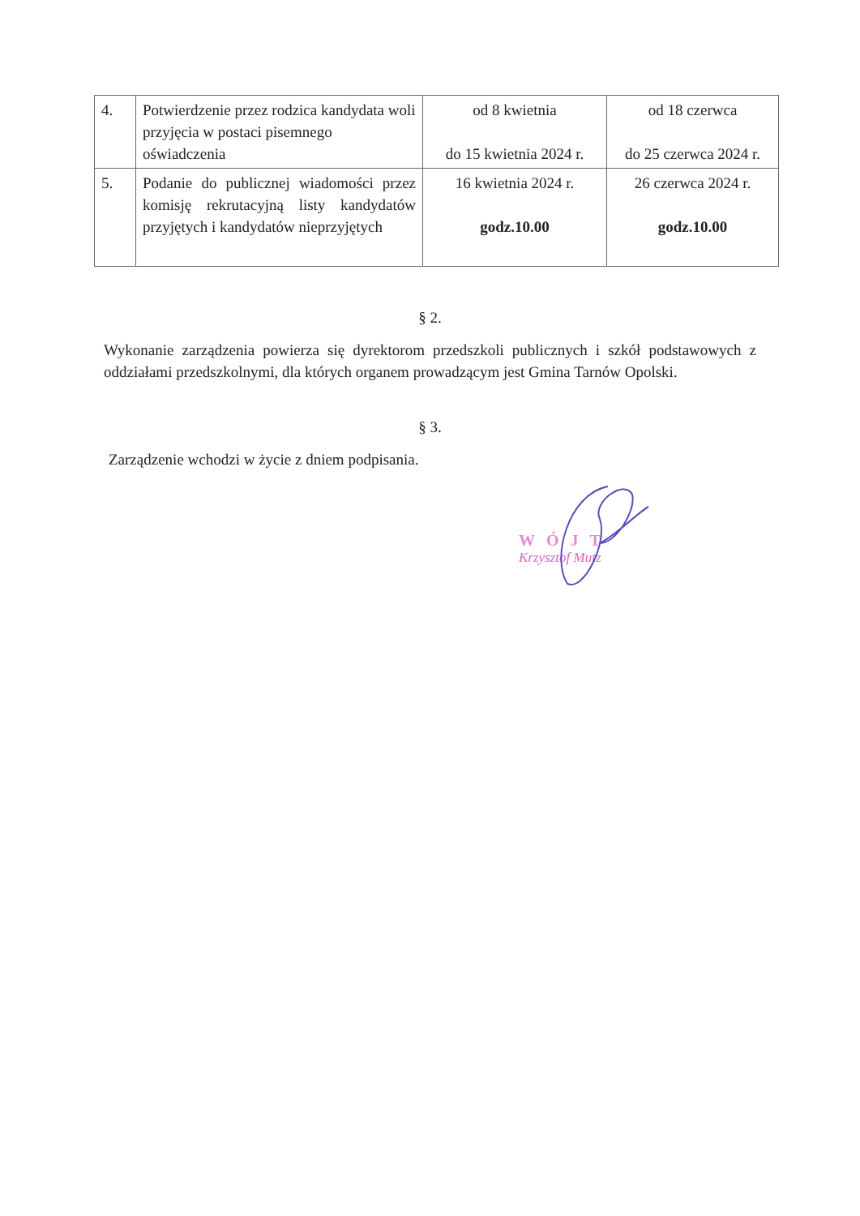| 4. | Potwierdzenie przez rodzica kandydata woli przyjęcia w postaci pisemnego oświadczenia | od 8 kwietnia do 15 kwietnia 2024 r. | od 18 czerwca do 25 czerwca 2024 r. |
| 5. | Podanie do publicznej wiadomości przez komisję rekrutacyjną listy kandydatów przyjętych i kandydatów nieprzyjętych | 16 kwietnia 2024 r. godz.10.00 | 26 czerwca 2024 r. godz.10.00 |
§ 2.
Wykonanie zarządzenia powierza się dyrektorom przedszkoli publicznych i szkół podstawowych z oddziałami przedszkolnymi, dla których organem prowadzącym jest Gmina Tarnów Opolski.
§ 3.
Zarządzenie wchodzi w życie z dniem podpisania.
WÓJT
Krzysztof Mutz